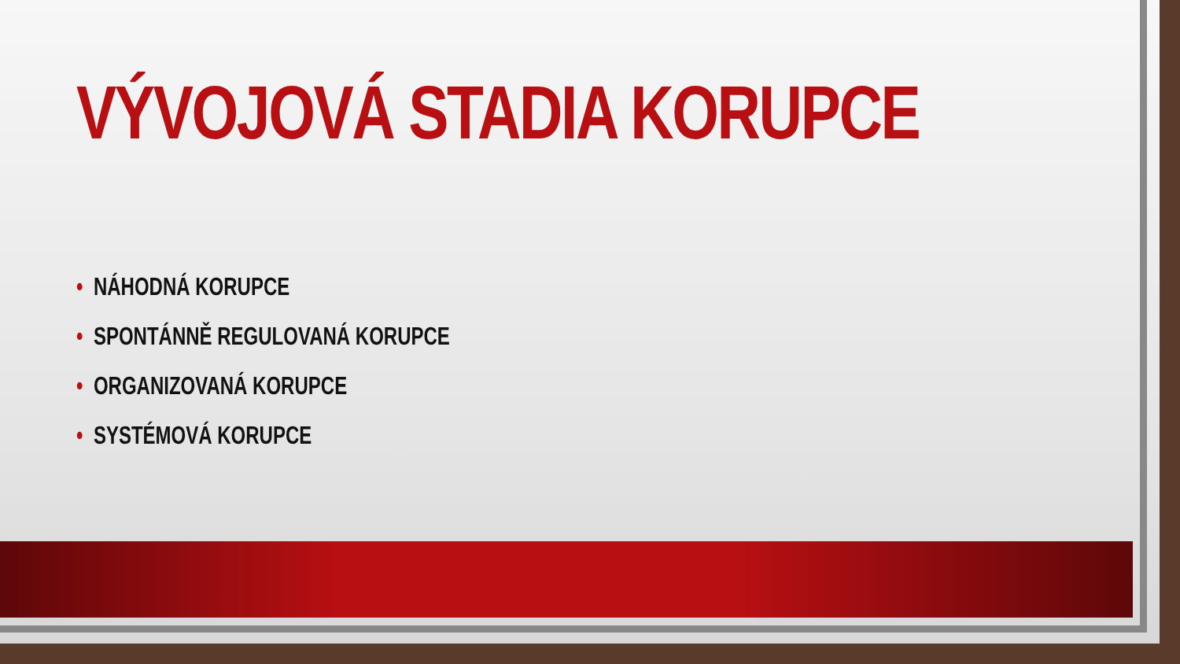VÝVOJOVÁ STADIA KORUPCE
• NÁHODNÁ KORUPCE
• SPONTÁNNĚ REGULOVANÁ KORUPCE
• ORGANIZOVANÁ KORUPCE
• SYSTÉMOVÁ KORUPCE